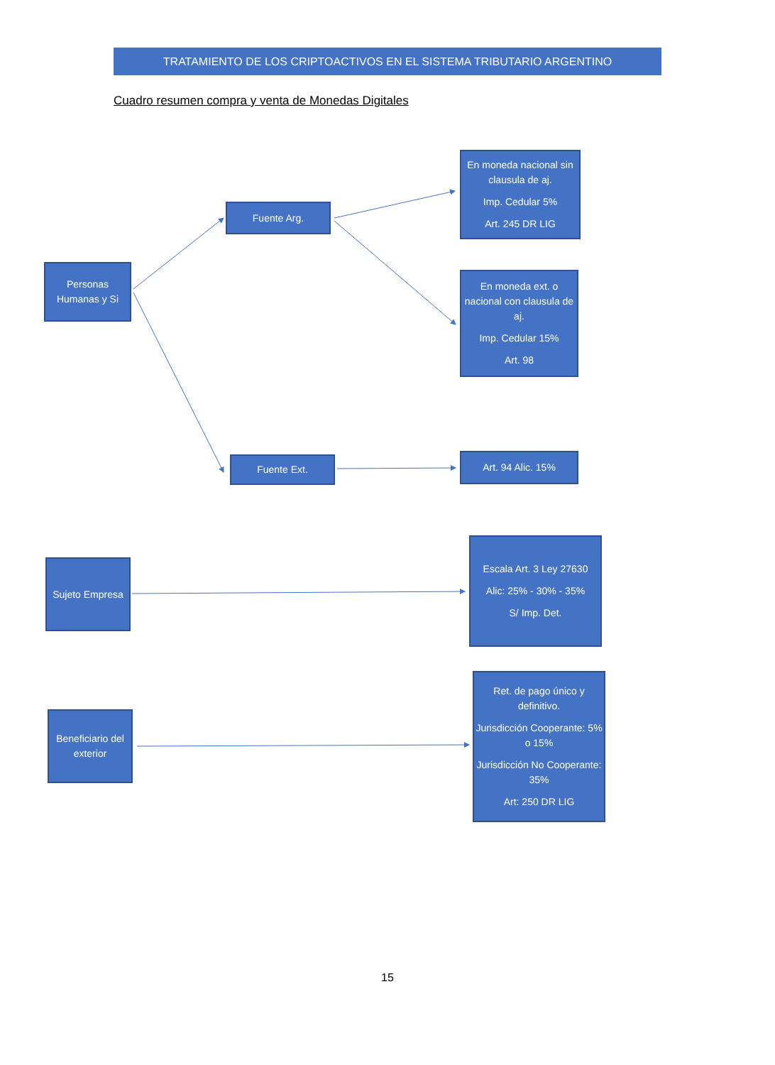TRATAMIENTO DE LOS CRIPTOACTIVOS EN EL SISTEMA TRIBUTARIO ARGENTINO
Cuadro resumen compra y venta de Monedas Digitales
Personas Humanas y Si
Fuente Arg.
En moneda nacional sin clausula de aj.
Imp. Cedular 5%
Art. 245 DR LIG
En moneda ext. o nacional con clausula de aj.
Imp. Cedular 15%
Art. 98
Fuente Ext. Art. 94 Alic. 15%
Sujeto Empresa
Escala Art. 3 Ley 27630
Alic: 25% - 30% - 35%
S/ Imp. Det.
Beneficiario del exterior
Ret. de pago único y definitivo.
Jurisdicción Cooperante: 5% o 15%
Jurisdicción No Cooperante: 35%
Art: 250 DR LIG
15